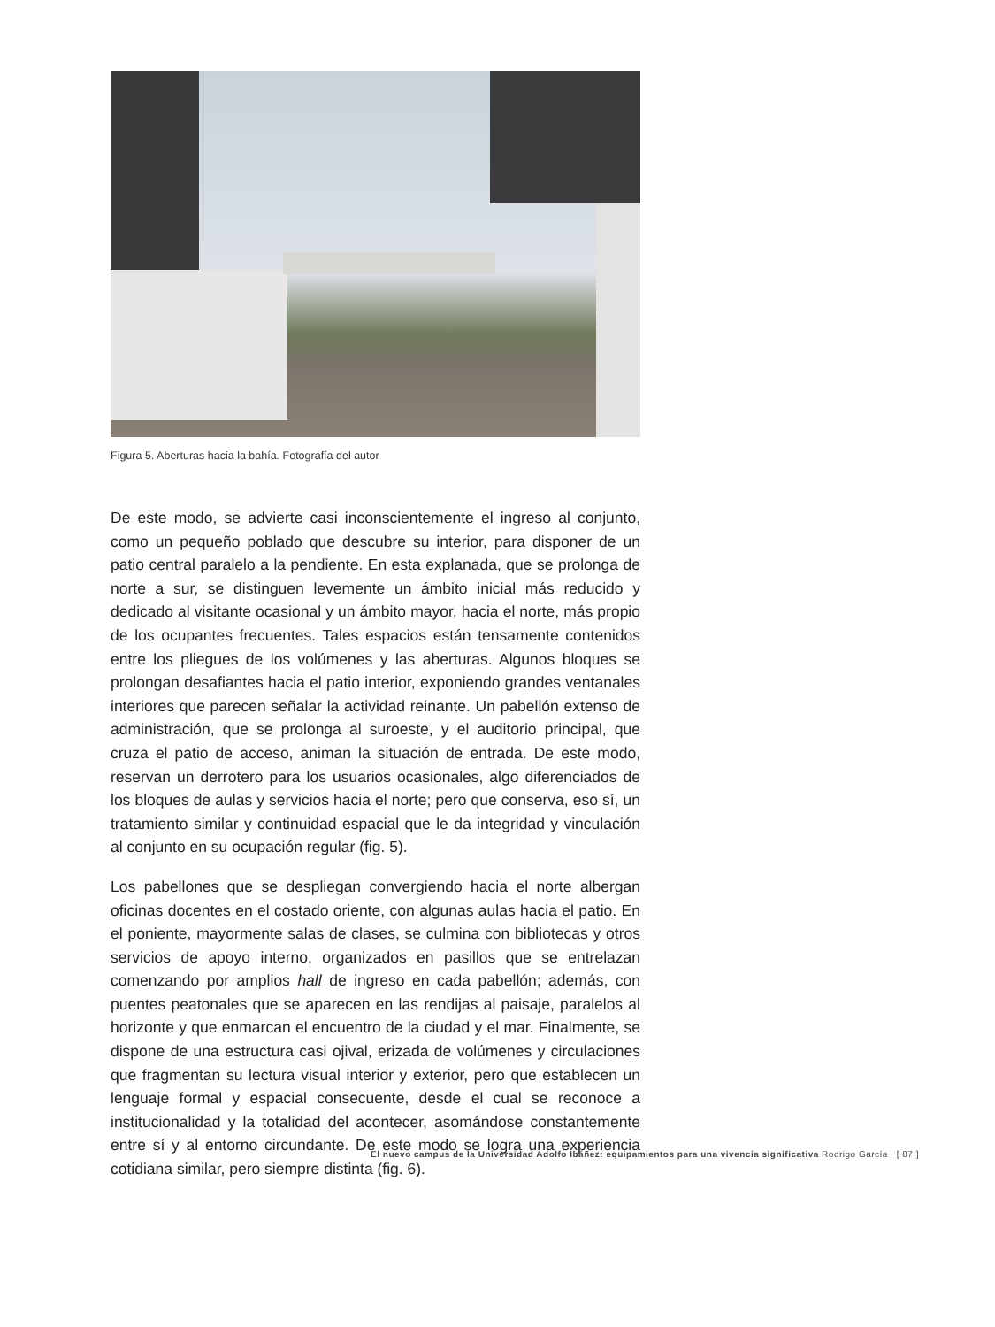Figura 5. Aberturas hacia la bahía. Fotografía del autor
De este modo, se advierte casi inconscientemente el ingreso al conjunto, como un pequeño poblado que descubre su interior, para disponer de un patio central paralelo a la pendiente. En esta explanada, que se prolonga de norte a sur, se distinguen levemente un ámbito inicial más reducido y dedicado al visitante ocasional y un ámbito mayor, hacia el norte, más propio de los ocupantes frecuentes. Tales espacios están tensamente contenidos entre los pliegues de los volúmenes y las aberturas. Algunos bloques se prolongan desafiantes hacia el patio interior, exponiendo grandes ventanales interiores que parecen señalar la actividad reinante. Un pabellón extenso de administración, que se prolonga al suroeste, y el auditorio principal, que cruza el patio de acceso, animan la situación de entrada. De este modo, reservan un derrotero para los usuarios ocasionales, algo diferenciados de los bloques de aulas y servicios hacia el norte; pero que conserva, eso sí, un tratamiento similar y continuidad espacial que le da integridad y vinculación al conjunto en su ocupación regular (fig. 5).
Los pabellones que se despliegan convergiendo hacia el norte albergan oficinas docentes en el costado oriente, con algunas aulas hacia el patio. En el poniente, mayormente salas de clases, se culmina con bibliotecas y otros servicios de apoyo interno, organizados en pasillos que se entrelazan comenzando por amplios hall de ingreso en cada pabellón; además, con puentes peatonales que se aparecen en las rendijas al paisaje, paralelos al horizonte y que enmarcan el encuentro de la ciudad y el mar. Finalmente, se dispone de una estructura casi ojival, erizada de volúmenes y circulaciones que fragmentan su lectura visual interior y exterior, pero que establecen un lenguaje formal y espacial consecuente, desde el cual se reconoce a institucionalidad y la totalidad del acontecer, asomándose constantemente entre sí y al entorno circundante. De este modo se logra una experiencia cotidiana similar, pero siempre distinta (fig. 6).
El nuevo campus de la Universidad Adolfo Ibáñez: equipamientos para una vivencia significativa Rodrigo García [ 87 ]